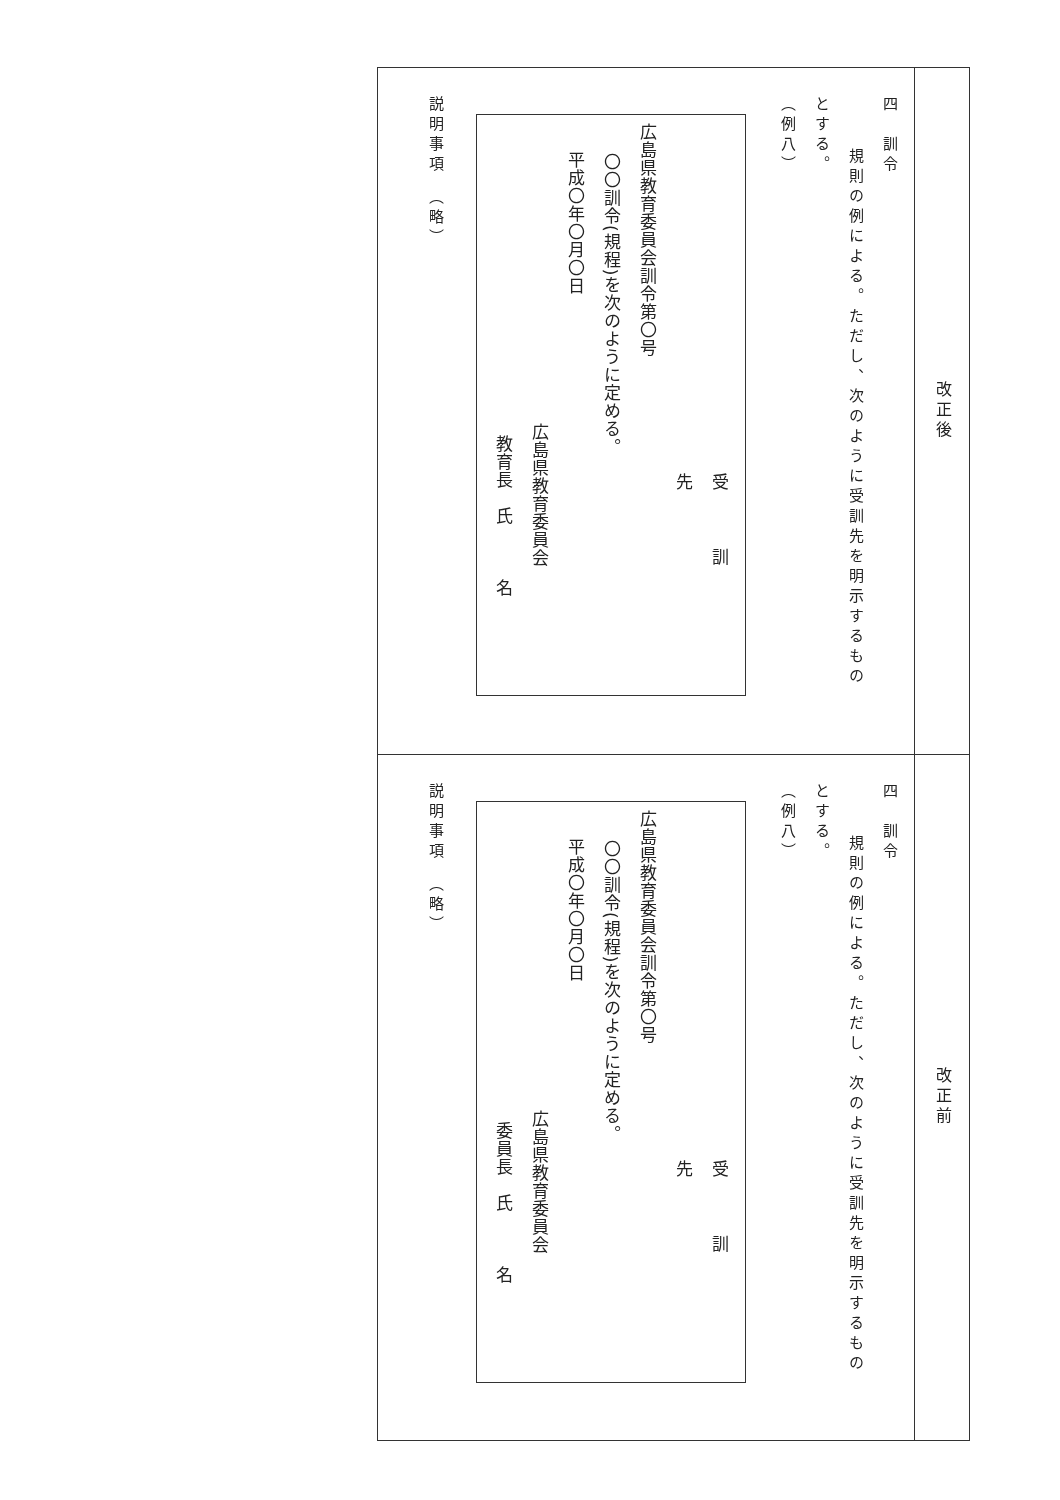| 改正後 | 改正前 |
| --- | --- |
| 四 訓令 規則の例による。ただし、次のように受訓先を明示するもの とする。 （例八） 受訓先 広島県教育委員会訓令第〇号 〇〇訓令(規程)を次のように定める。 平成〇年〇月〇日 広島県教育委員会 教育長 氏 名 説明事項 （略） | 四 訓令 規則の例による。ただし、次のように受訓先を明示するもの とする。 （例八） 受訓先 広島県教育委員会訓令第〇号 〇〇訓令(規程)を次のように定める。 平成〇年〇月〇日 広島県教育委員会 委員長 氏 名 説明事項 （略） |